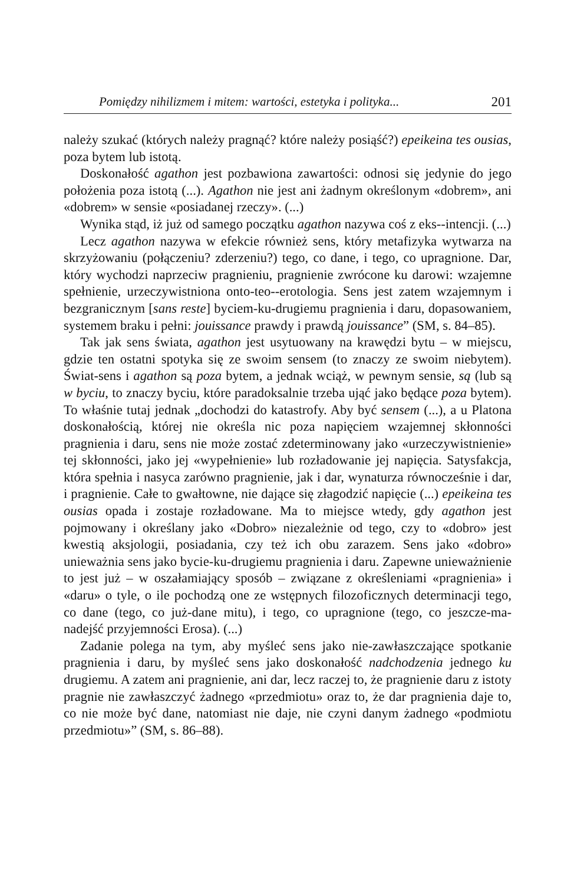Pomiędzy nihilizmem i mitem: wartości, estetyka i polityka... 201
należy szukać (których należy pragnąć? które należy posiąść?) epeikeina tes ousias, poza bytem lub istotą.
Doskonałość agathon jest pozbawiona zawartości: odnosi się jedynie do jego położenia poza istotą (...). Agathon nie jest ani żadnym określonym «dobrem», ani «dobrem» w sensie «posiadanej rzeczy». (...)
Wynika stąd, iż już od samego początku agathon nazywa coś z eks--intencji. (...)
Lecz agathon nazywa w efekcie również sens, który metafizyka wytwarza na skrzyżowaniu (połączeniu? zderzeniu?) tego, co dane, i tego, co upragnione. Dar, który wychodzi naprzeciw pragnieniu, pragnienie zwrócone ku darowi: wzajemne spełnienie, urzeczywistniona onto-teo--erotologia. Sens jest zatem wzajemnym i bezgranicznym [sans reste] byciem-ku-drugiemu pragnienia i daru, dopasowaniem, systemem braku i pełni: jouissance prawdy i prawdą jouissance” (SM, s. 84–85).
Tak jak sens świata, agathon jest usytuowany na krawędzi bytu – w miejscu, gdzie ten ostatni spotyka się ze swoim sensem (to znaczy ze swoim niebytem). Świat-sens i agathon są poza bytem, a jednak wciąż, w pewnym sensie, są (lub są w byciu, to znaczy byciu, które paradoksalnie trzeba ująć jako będące poza bytem). To właśnie tutaj jednak „dochodzi do katastrofy. Aby być sensem (...), a u Platona doskonałością, której nie określa nic poza napięciem wzajemnej skłonności pragnienia i daru, sens nie może zostać zdeterminowany jako «urzeczywistnienie» tej skłonności, jako jej «wypełnienie» lub rozładowanie jej napięcia. Satysfakcja, która spełnia i nasyca zarówno pragnienie, jak i dar, wynaturza równocześnie i dar, i pragnienie. Całe to gwałtowne, nie dające się złagodzić napięcie (...) epeikeina tes ousias opada i zostaje rozładowane. Ma to miejsce wtedy, gdy agathon jest pojmowany i określany jako «Dobro» niezależnie od tego, czy to «dobro» jest kwestią aksjologii, posiadania, czy też ich obu zarazem. Sens jako «dobro» unieważnia sens jako bycie-ku-drugiemu pragnienia i daru. Zapewne unieważnienie to jest już – w oszałamiający sposób – związane z określeniami «pragnienia» i «daru» o tyle, o ile pochodzą one ze wstępnych filozoficznych determinacji tego, co dane (tego, co już-dane mitu), i tego, co upragnione (tego, co jeszcze-ma-nadejść przyjemności Erosa). (...)
Zadanie polega na tym, aby myśleć sens jako nie-zawłaszczające spotkanie pragnienia i daru, by myśleć sens jako doskonałość nadchodzenia jednego ku drugiemu. A zatem ani pragnienie, ani dar, lecz raczej to, że pragnienie daru z istoty pragnie nie zawłaszczyć żadnego «przedmiotu» oraz to, że dar pragnienia daje to, co nie może być dane, natomiast nie daje, nie czyni danym żadnego «podmiotu przedmiotu»” (SM, s. 86–88).